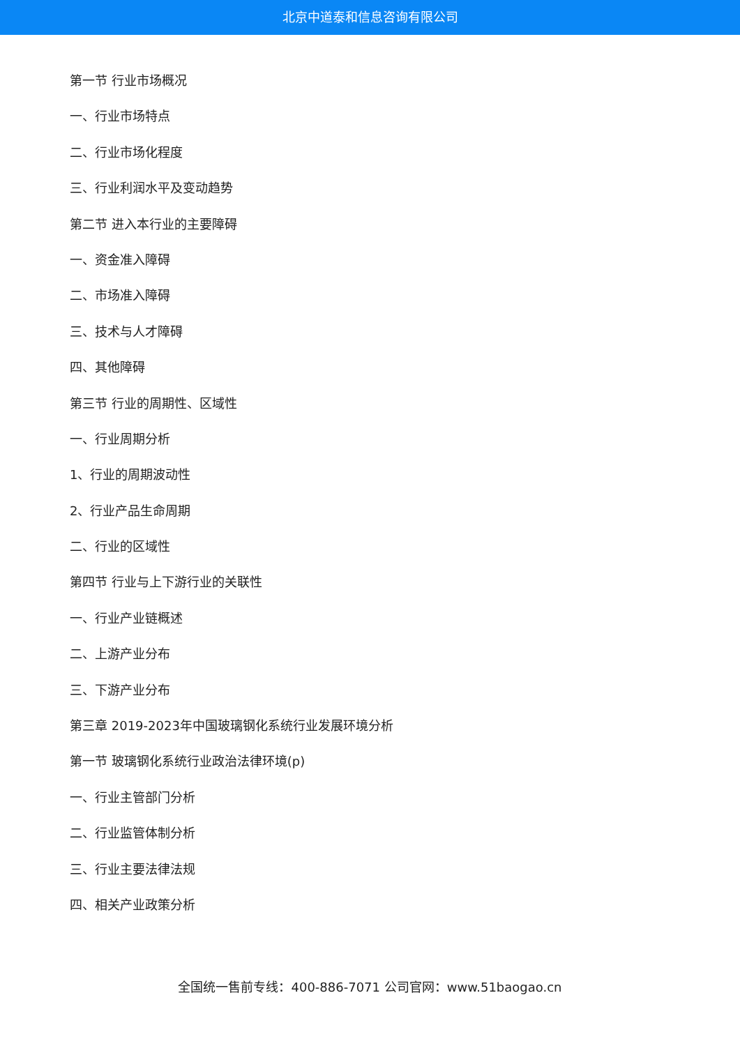北京中道泰和信息咨询有限公司
第一节 行业市场概况
一、行业市场特点
二、行业市场化程度
三、行业利润水平及变动趋势
第二节 进入本行业的主要障碍
一、资金准入障碍
二、市场准入障碍
三、技术与人才障碍
四、其他障碍
第三节 行业的周期性、区域性
一、行业周期分析
1、行业的周期波动性
2、行业产品生命周期
二、行业的区域性
第四节 行业与上下游行业的关联性
一、行业产业链概述
二、上游产业分布
三、下游产业分布
第三章 2019-2023年中国玻璃钢化系统行业发展环境分析
第一节 玻璃钢化系统行业政治法律环境(p)
一、行业主管部门分析
二、行业监管体制分析
三、行业主要法律法规
四、相关产业政策分析
全国统一售前专线：400-886-7071 公司官网：www.51baogao.cn